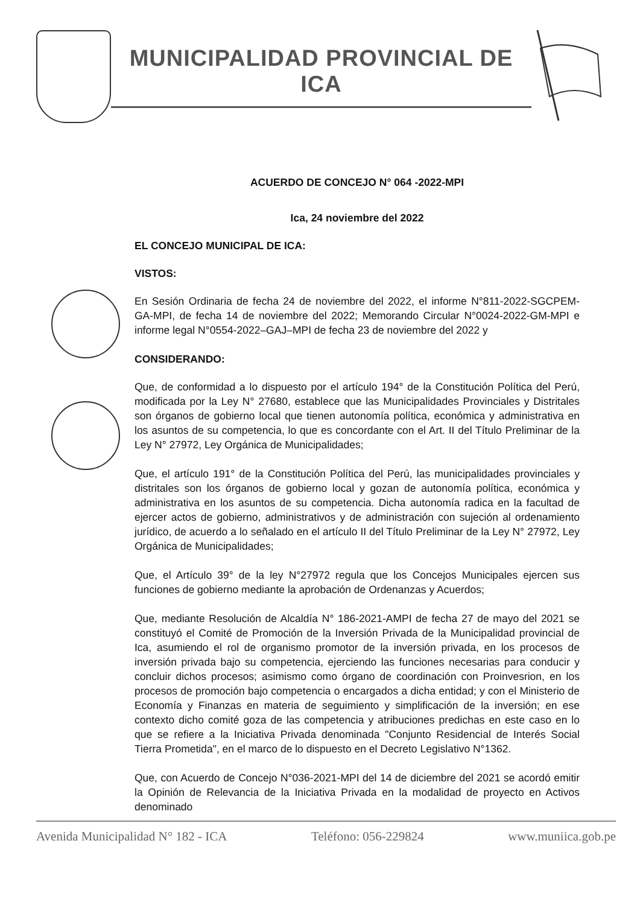MUNICIPALIDAD PROVINCIAL DE
ICA
ACUERDO DE CONCEJO N° 064 -2022-MPI
Ica, 24 noviembre del 2022
EL CONCEJO MUNICIPAL DE ICA:
VISTOS:
En Sesión Ordinaria de fecha 24 de noviembre del 2022, el informe N°811-2022-SGCPEM-GA-MPI, de fecha 14 de noviembre del 2022; Memorando Circular N°0024-2022-GM-MPI e informe legal N°0554-2022–GAJ–MPI de fecha 23 de noviembre del 2022 y
CONSIDERANDO:
Que, de conformidad a lo dispuesto por el artículo 194° de la Constitución Política del Perú, modificada por la Ley N° 27680, establece que las Municipalidades Provinciales y Distritales son órganos de gobierno local que tienen autonomía política, económica y administrativa en los asuntos de su competencia, lo que es concordante con el Art. II del Título Preliminar de la Ley N° 27972, Ley Orgánica de Municipalidades;
Que, el artículo 191° de la Constitución Política del Perú, las municipalidades provinciales y distritales son los órganos de gobierno local y gozan de autonomía política, económica y administrativa en los asuntos de su competencia. Dicha autonomía radica en la facultad de ejercer actos de gobierno, administrativos y de administración con sujeción al ordenamiento jurídico, de acuerdo a lo señalado en el artículo II del Título Preliminar de la Ley N° 27972, Ley Orgánica de Municipalidades;
Que, el Artículo 39° de la ley N°27972 regula que los Concejos Municipales ejercen sus funciones de gobierno mediante la aprobación de Ordenanzas y Acuerdos;
Que, mediante Resolución de Alcaldía N° 186-2021-AMPI de fecha 27 de mayo del 2021 se constituyó el Comité de Promoción de la Inversión Privada de la Municipalidad provincial de Ica, asumiendo el rol de organismo promotor de la inversión privada, en los procesos de inversión privada bajo su competencia, ejerciendo las funciones necesarias para conducir y concluir dichos procesos; asimismo como órgano de coordinación con Proinvesrion, en los procesos de promoción bajo competencia o encargados a dicha entidad; y con el Ministerio de Economía y Finanzas en materia de seguimiento y simplificación de la inversión; en ese contexto dicho comité goza de las competencia y atribuciones predichas en este caso en lo que se refiere a la Iniciativa Privada denominada "Conjunto Residencial de Interés Social Tierra Prometida", en el marco de lo dispuesto en el Decreto Legislativo N°1362.
Que, con Acuerdo de Concejo N°036-2021-MPI del 14 de diciembre del 2021 se acordó emitir la Opinión de Relevancia de la Iniciativa Privada en la modalidad de proyecto en Activos denominado
Avenida Municipalidad N° 182 - ICA Teléfono: 056-229824 www.muniica.gob.pe